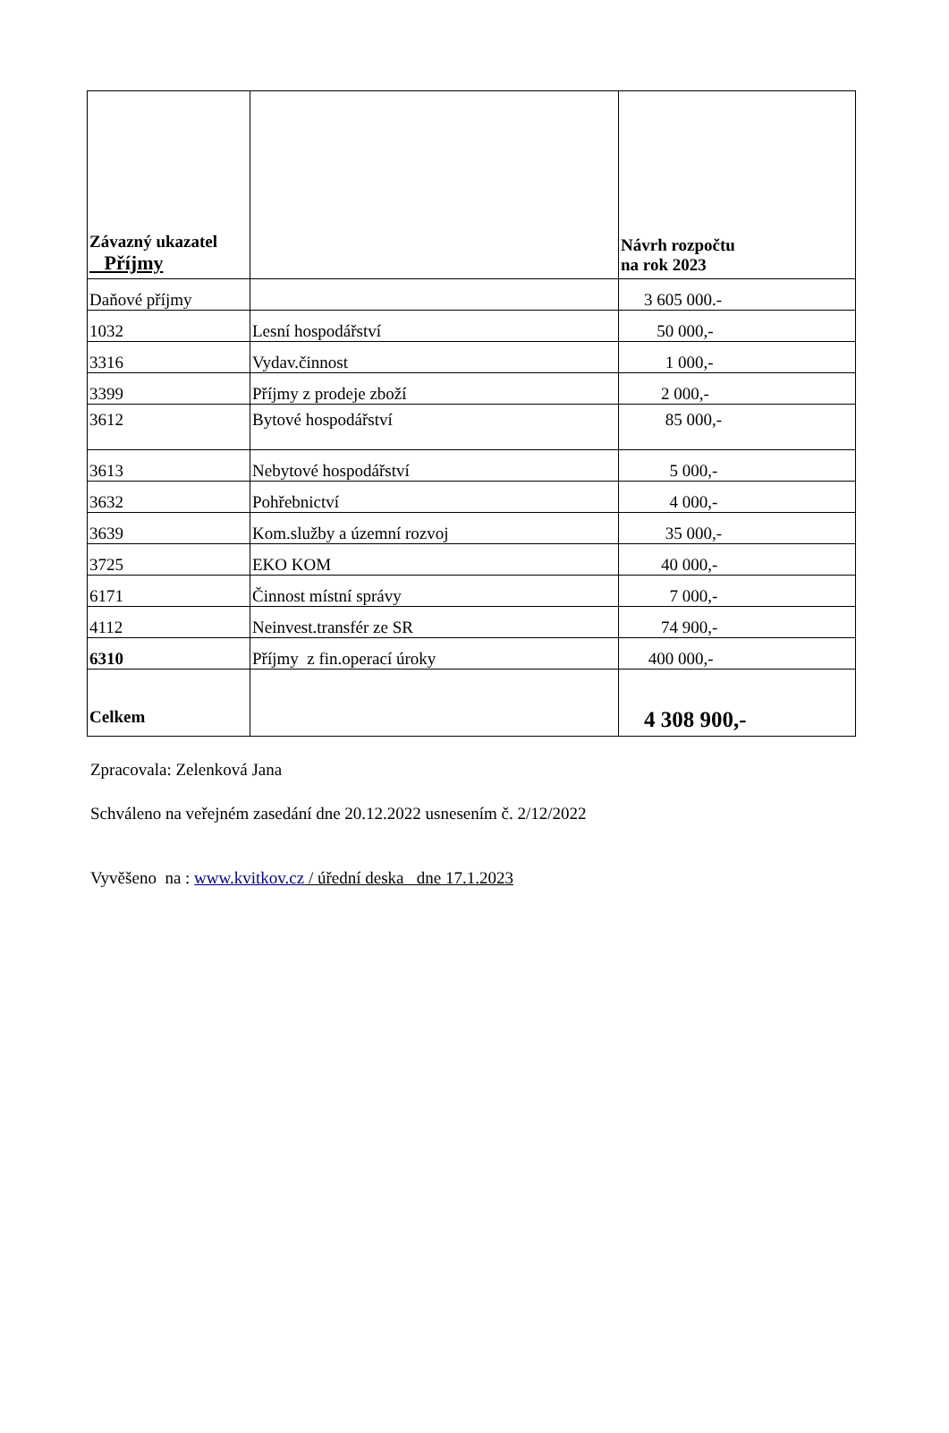| Závazný ukazatel Příjmy | | Návrh rozpočtu na rok 2023 |
| --- | --- | --- |
| Daňové příjmy | | 3 605 000.- |
| 1032 | Lesní hospodářství | 50 000,- |
| 3316 | Vydav.činnost | 1 000,- |
| 3399 | Příjmy z prodeje zboží | 2 000,- |
| 3612 | Bytové hospodářství | 85 000,- |
| 3613 | Nebytové hospodářství | 5 000,- |
| 3632 | Pohřebnictví | 4 000,- |
| 3639 | Kom.služby a územní rozvoj | 35 000,- |
| 3725 | EKO KOM | 40 000,- |
| 6171 | Činnost místní správy | 7 000,- |
| 4112 | Neinvest.transfér ze SR | 74 900,- |
| 6310 | Příjmy z fin.operací úroky | 400 000,- |
| Celkem | | 4 308 900,- |
Zpracovala: Zelenková Jana
Schváleno na veřejném zasedání dne 20.12.2022 usnesením č. 2/12/2022
Vyvěšeno na : www.kvitkov.cz / úřední deska dne 17.1.2023